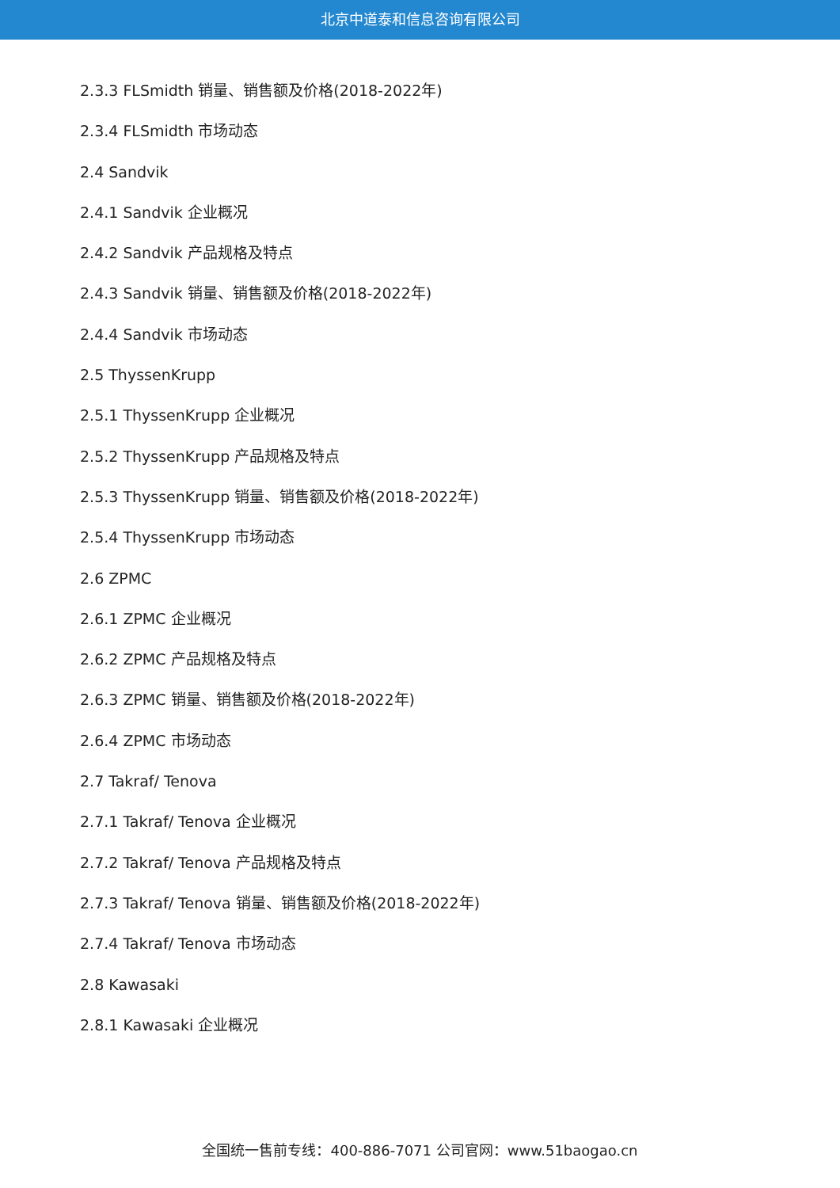北京中道泰和信息咨询有限公司
2.3.3 FLSmidth 销量、销售额及价格(2018-2022年)
2.3.4 FLSmidth 市场动态
2.4 Sandvik
2.4.1 Sandvik 企业概况
2.4.2 Sandvik 产品规格及特点
2.4.3 Sandvik 销量、销售额及价格(2018-2022年)
2.4.4 Sandvik 市场动态
2.5 ThyssenKrupp
2.5.1 ThyssenKrupp 企业概况
2.5.2 ThyssenKrupp 产品规格及特点
2.5.3 ThyssenKrupp 销量、销售额及价格(2018-2022年)
2.5.4 ThyssenKrupp 市场动态
2.6 ZPMC
2.6.1 ZPMC 企业概况
2.6.2 ZPMC 产品规格及特点
2.6.3 ZPMC 销量、销售额及价格(2018-2022年)
2.6.4 ZPMC 市场动态
2.7 Takraf/ Tenova
2.7.1 Takraf/ Tenova 企业概况
2.7.2 Takraf/ Tenova 产品规格及特点
2.7.3 Takraf/ Tenova 销量、销售额及价格(2018-2022年)
2.7.4 Takraf/ Tenova 市场动态
2.8 Kawasaki
2.8.1 Kawasaki 企业概况
全国统一售前专线：400-886-7071 公司官网：www.51baogao.cn